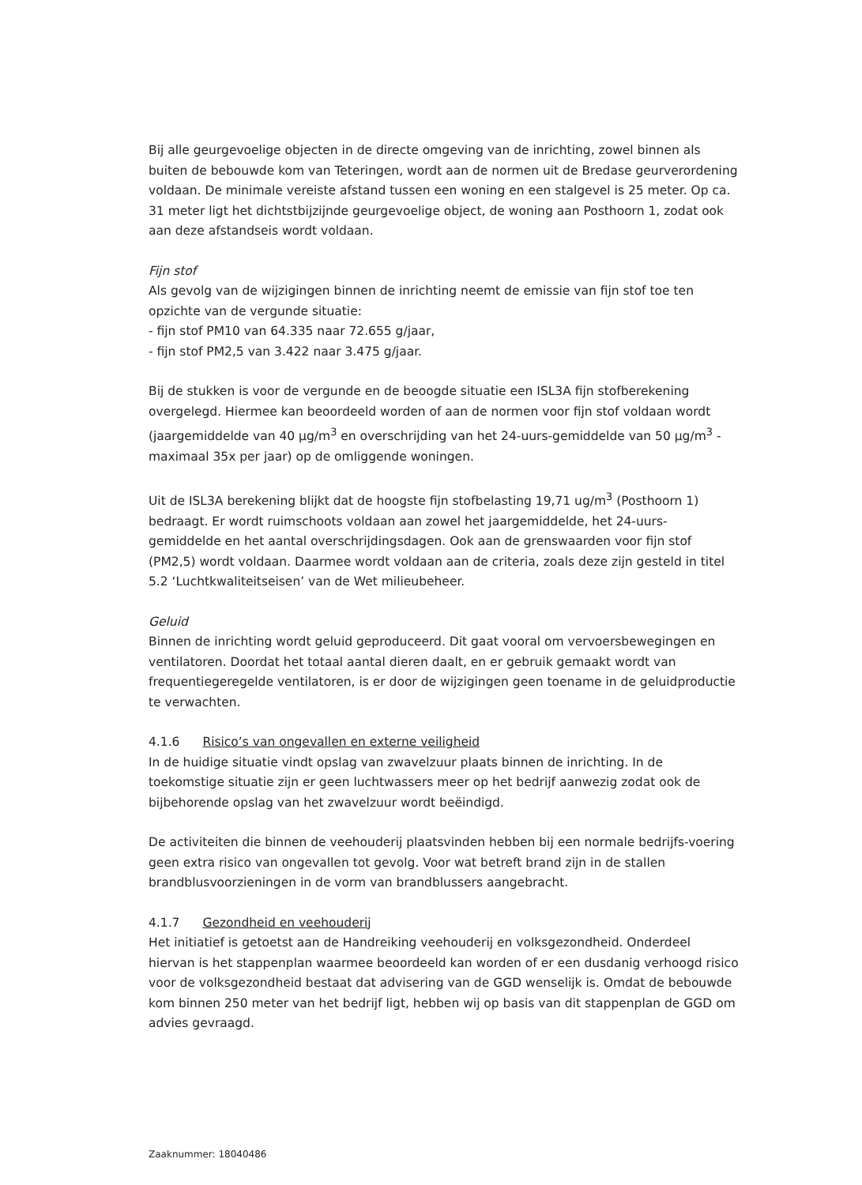Bij alle geurgevoelige objecten in de directe omgeving van de inrichting, zowel binnen als buiten de bebouwde kom van Teteringen, wordt aan de normen uit de Bredase geurverordening voldaan. De minimale vereiste afstand tussen een woning en een stalgevel is 25 meter. Op ca. 31 meter ligt het dichtstbijzijnde geurgevoelige object, de woning aan Posthoorn 1, zodat ook aan deze afstandseis wordt voldaan.
Fijn stof
Als gevolg van de wijzigingen binnen de inrichting neemt de emissie van fijn stof toe ten opzichte van de vergunde situatie:
- fijn stof PM10 van 64.335 naar 72.655 g/jaar,
- fijn stof PM2,5 van 3.422 naar 3.475 g/jaar.
Bij de stukken is voor de vergunde en de beoogde situatie een ISL3A fijn stofberekening overgelegd. Hiermee kan beoordeeld worden of aan de normen voor fijn stof voldaan wordt (jaargemiddelde van 40 µg/m<sup>3</sup> en overschrijding van het 24-uurs-gemiddelde van 50 µg/m<sup>3</sup> - maximaal 35x per jaar) op de omliggende woningen.
Uit de ISL3A berekening blijkt dat de hoogste fijn stofbelasting 19,71 ug/m<sup>3</sup> (Posthoorn 1) bedraagt. Er wordt ruimschoots voldaan aan zowel het jaargemiddelde, het 24-uurs-gemiddelde en het aantal overschrijdingsdagen. Ook aan de grenswaarden voor fijn stof (PM2,5) wordt voldaan. Daarmee wordt voldaan aan de criteria, zoals deze zijn gesteld in titel 5.2 ‘Luchtkwaliteitseisen’ van de Wet milieubeheer.
Geluid
Binnen de inrichting wordt geluid geproduceerd. Dit gaat vooral om vervoersbewegingen en ventilatoren. Doordat het totaal aantal dieren daalt, en er gebruik gemaakt wordt van frequentiegeregelde ventilatoren, is er door de wijzigingen geen toename in de geluidproductie te verwachten.
4.1.6 Risico’s van ongevallen en externe veiligheid
In de huidige situatie vindt opslag van zwavelzuur plaats binnen de inrichting. In de toekomstige situatie zijn er geen luchtwassers meer op het bedrijf aanwezig zodat ook de bijbehorende opslag van het zwavelzuur wordt beëindigd.
De activiteiten die binnen de veehouderij plaatsvinden hebben bij een normale bedrijfs-voering geen extra risico van ongevallen tot gevolg. Voor wat betreft brand zijn in de stallen brandblusvoorzieningen in de vorm van brandblussers aangebracht.
4.1.7 Gezondheid en veehouderij
Het initiatief is getoetst aan de Handreiking veehouderij en volksgezondheid. Onderdeel hiervan is het stappenplan waarmee beoordeeld kan worden of er een dusdanig verhoogd risico voor de volksgezondheid bestaat dat advisering van de GGD wenselijk is. Omdat de bebouwde kom binnen 250 meter van het bedrijf ligt, hebben wij op basis van dit stappenplan de GGD om advies gevraagd.
Zaaknummer: 18040486